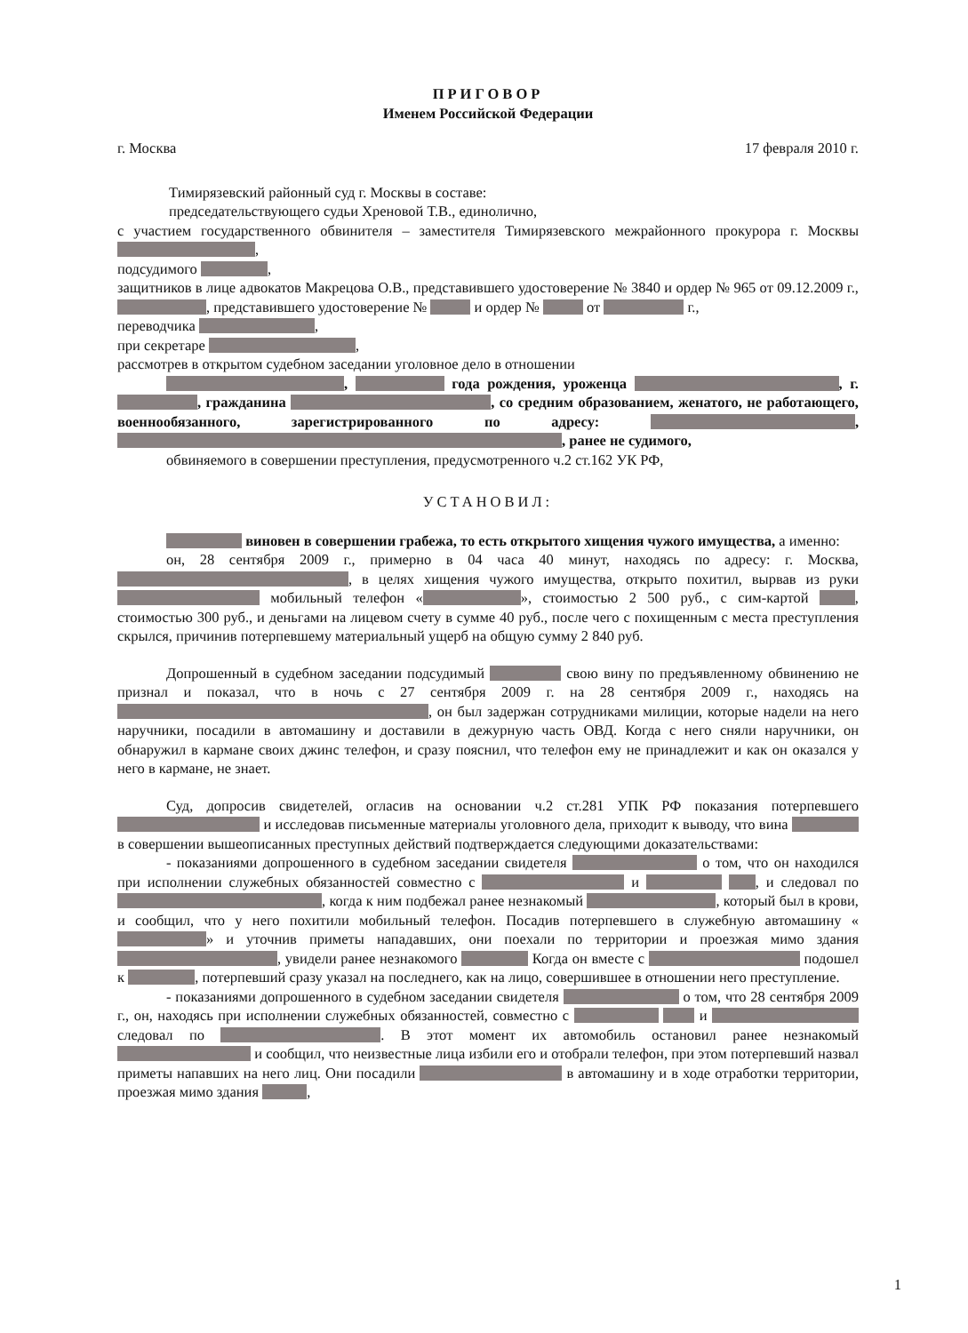ПРИГОВОР
Именем Российской Федерации
г. Москва 17 февраля 2010 г.
Тимирязевский районный суд г. Москвы в составе:
председательствующего судьи Хреновой Т.В., единолично,
с участием государственного обвинителя – заместителя Тимирязевского межрайонного прокурора г. Москвы ,
подсудимого ,
защитников в лице адвокатов Макрецова О.В., представившего удостоверение № 3840 и ордер № 965 от 09.12.2009 г., , представившего удостоверение № и ордер № от г.,
переводчика ,
при секретаре ,
рассмотрев в открытом судебном заседании уголовное дело в отношении
, года рождения, уроженца , г. , гражданина , со средним образованием, женатого, не работающего, военнообязанного, зарегистрированного по адресу: , , ранее не судимого,
обвиняемого в совершении преступления, предусмотренного ч.2 ст.162 УК РФ,
УСТАНОВИЛ:
виновен в совершении грабежа, то есть открытого хищения чужого имущества, а именно:
он, 28 сентября 2009 г., примерно в 04 часа 40 минут, находясь по адресу: г. Москва, , в целях хищения чужого имущества, открыто похитил, вырвав из руки мобильный телефон « », стоимостью 2 500 руб., с сим-картой , стоимостью 300 руб., и деньгами на лицевом счету в сумме 40 руб., после чего с похищенным с места преступления скрылся, причинив потерпевшему материальный ущерб на общую сумму 2 840 руб.
Допрошенный в судебном заседании подсудимый свою вину по предъявленному обвинению не признал и показал, что в ночь с 27 сентября 2009 г. на 28 сентября 2009 г., находясь на , он был задержан сотрудниками милиции, которые надели на него наручники, посадили в автомашину и доставили в дежурную часть ОВД. Когда с него сняли наручники, он обнаружил в кармане своих джинс телефон, и сразу пояснил, что телефон ему не принадлежит и как он оказался у него в кармане, не знает.
Суд, допросив свидетелей, огласив на основании ч.2 ст.281 УПК РФ показания потерпевшего и исследовав письменные материалы уголовного дела, приходит к выводу, что вина в совершении вышеописанных преступных действий подтверждается следующими доказательствами:
- показаниями допрошенного в судебном заседании свидетеля о том, что он находился при исполнении служебных обязанностей совместно с и , и следовал по , когда к ним подбежал ранее незнакомый , который был в крови, и сообщил, что у него похитили мобильный телефон. Посадив потерпевшего в служебную автомашину « » и уточнив приметы нападавших, они поехали по территории и проезжая мимо здания , увидели ранее незнакомого Когда он вместе с подошел к , потерпевший сразу указал на последнего, как на лицо, совершившее в отношении него преступление.
- показаниями допрошенного в судебном заседании свидетеля о том, что 28 сентября 2009 г., он, находясь при исполнении служебных обязанностей, совместно с и следовал по . В этот момент их автомобиль остановил ранее незнакомый и сообщил, что неизвестные лица избили его и отобрали телефон, при этом потерпевший назвал приметы напавших на него лиц. Они посадили в автомашину и в ходе отработки территории, проезжая мимо здания ,
1